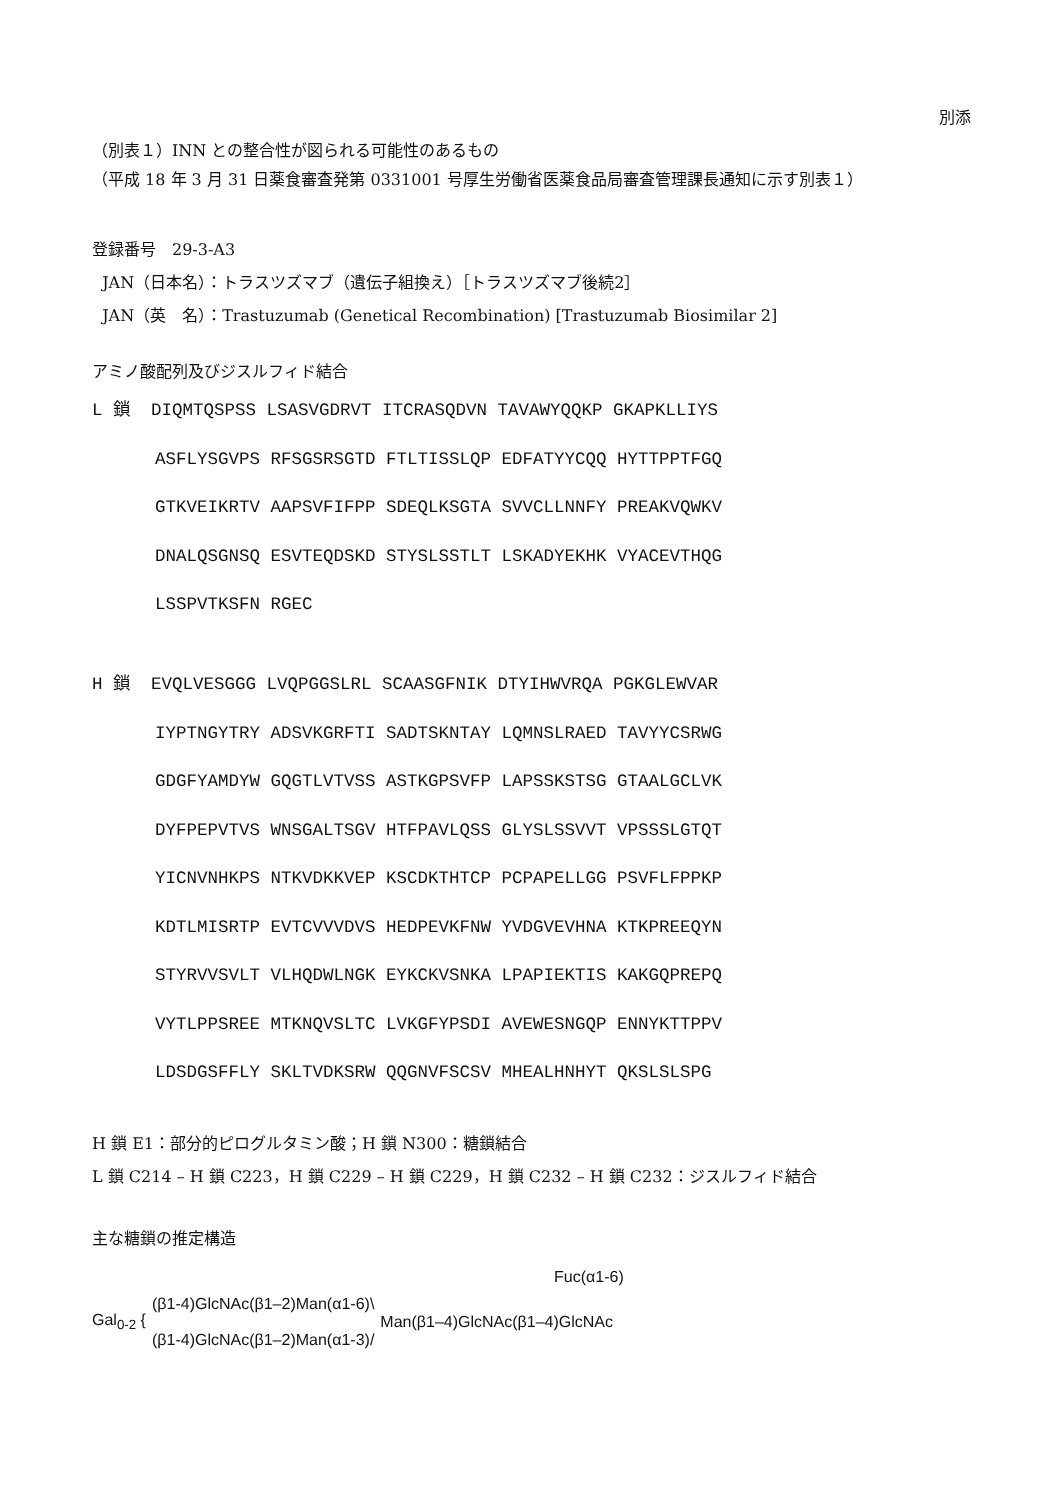別添
（別表１）INN との整合性が図られる可能性のあるもの
（平成 18 年 3 月 31 日薬食審査発第 0331001 号厚生労働省医薬食品局審査管理課長通知に示す別表１）
登録番号　29-3-A3
JAN（日本名）：トラスツズマブ（遺伝子組換え）［トラスツズマブ後続2］
JAN（英　名）：Trastuzumab (Genetical Recombination) [Trastuzumab Biosimilar 2]
アミノ酸配列及びジスルフィド結合
L 鎖 DIQMTQSPSS LSASVGDRVT ITCRASQDVN TAVAWYQQKP GKAPKLLIYS ASFLYSGVPS RFSGSRSGTD FTLTISSLQP EDFATYYCQQ HYTTPPTFGQ GTKVEIKRTV AAPSVFIFPP SDEQLKSGTA SVVCLLNNFY PREAKVQWKV DNALQSGNSQ ESVTEQDSKD STYSLSSTLT LSKADYEKHK VYACEVTHQG LSSPVTKSFN RGEC
H 鎖 EVQLVESGGG LVQPGGSLRL SCAASGFNIK DTYIHWVRQA PGKGLEWVAR IYPTNGYTRY ADSVKGRFTI SADTSKNTAY LQMNSLRAED TAVYYCSRWG GDGFYAMDYW GQGTLVTVSS ASTKGPSVFP LAPSSKSTSG GTAALGCLVK DYFPEPVTVS WNSGALTSGV HTFPAVLQSS GLYSLSSVVT VPSSSLGTQT YICNVNHKPS NTKVDKKVEP KSCDKTHTCP PCPAPELLGG PSVFLFPPKP KDTLMISRTP EVTCVVVDVS HEDPEVKFNW YVDGVEVHNA KTKPREEQYN STYRVVSVLT VLHQDWLNGK EYKCKVSNKA LPAPIEKTIS KAKGQPREPQ VYTLPPSREE MTKNQVSLTC LVKGFYPSDI AVEWESNGQP ENNYKTTPPV LDSDGSFFLY SKLTVDKSRW QQGNVFSCSV MHEALHNHYT QKSLSLSPG
H 鎖 E1：部分的ピログルタミン酸；H 鎖 N300：糖鎖結合
L 鎖 C214 – H 鎖 C223，H 鎖 C229 – H 鎖 C229，H 鎖 C232 – H 鎖 C232：ジスルフィド結合
主な糖鎖の推定構造
Fuc(α1-6)
Gal<sub>0-2</sub> {
(β1-4)GlcNAc(β1–2)Man(α1-6)\
(β1-4)GlcNAc(β1–2)Man(α1-3)/
Man(β1–4)GlcNAc(β1–4)GlcNAc